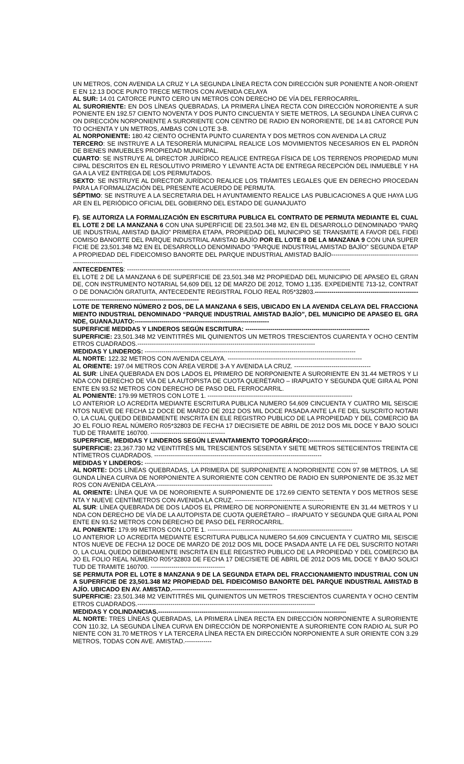UN METROS, CON AVENIDA LA CRUZ Y LA SEGUNDA LÍNEA RECTA CON DIRECCIÓN SUR PONIENTE A NOR-ORIENTE EN 12.13 DOCE PUNTO TRECE METROS CON AVENIDA CELAYA
AL SUR: 14.01 CATORCE PUNTO CERO UN METROS CON DERECHO DE VÍA DEL FERROCARRIL.
AL SURORIENTE: EN DOS LÍNEAS QUEBRADAS, LA PRIMERA LÍNEA RECTA CON DIRECCIÓN NORORIENTE A SUR PONIENTE EN 192.57 CIENTO NOVENTA Y DOS PUNTO CINCUENTA Y SIETE METROS, LA SEGUNDA LÍNEA CURVA CON DIRECCIÓN NORPONIENTE A SURORIENTE CON CENTRO DE RADIO EN NORORIENTE, DE 14.81 CATORCE PUNTO OCHENTA Y UN METROS, AMBAS CON LOTE 3-B.
AL NORPONIENTE: 180.42 CIENTO OCHENTA PUNTO CUARENTA Y DOS METROS CON AVENIDA LA CRUZ
TERCERO: SE INSTRUYE A LA TESORERÍA MUNICIPAL REALICE LOS MOVIMIENTOS NECESARIOS EN EL PADRÓN DE BIENES INMUEBLES PROPIEDAD MUNICIPAL.
CUARTO: SE INSTRUYE AL DIRECTOR JURÍDICO REALICE ENTREGA FÍSICA DE LOS TERRENOS PROPIEDAD MUNICIPAL DESCRITOS EN EL RESOLUTIVO PRIMERO Y LEVANTE ACTA DE ENTREGA RECEPCIÓN DEL INMUEBLE Y HAGA A LA VEZ ENTREGA DE LOS PERMUTADOS.
SEXTO: SE INSTRUYE AL DIRECTOR JURÍDICO REALICE LOS TRÁMITES LEGALES QUE EN DERECHO PROCEDAN PARA LA FORMALIZACIÓN DEL PRESENTE ACUERDO DE PERMUTA.
SÉPTIMO: SE INSTRUYE A LA SECRETARIA DEL H AYUNTAMIENTO REALICE LAS PUBLICACIONES A QUE HAYA LUGAR EN EL PERIÓDICO OFICIAL DEL GOBIERNO DEL ESTADO DE GUANAJUATO
F). SE AUTORIZA LA FORMALIZACIÓN EN ESCRITURA PUBLICA EL CONTRATO DE PERMUTA MEDIANTE EL CUAL EL LOTE 2 DE LA MANZANA 6 CON UNA SUPERFICIE DE 23,501.348 M2, EN EL DESARROLLO DENOMINADO “PARQUE INDUSTRIAL AMISTAD BAJÍO” PRIMERA ETAPA, PROPIEDAD DEL MUNICIPIO SE TRANSMITE A FAVOR DEL FIDEICOMISO BANORTE DEL PARQUE INDUSTRIAL AMISTAD BAJÍO POR EL LOTE 8 DE LA MANZANA 9 CON UNA SUPERFICIE DE 23,501.348 M2 EN EL DESARROLLO DENOMINADO “PARQUE INDUSTRIAL AMISTAD BAJÍO” SEGUNDA ETAPA PROPIEDAD DEL FIDEICOMISO BANORTE DEL PARQUE INDUSTRIAL AMISTAD BAJÍO------------------------------------------------------------------
ANTECEDENTES: ------------------------------------------------------------------------------------------------------------
EL LOTE 2 DE LA MANZANA 6 DE SUPERFICIE DE 23,501.348 M2 PROPIEDAD DEL MUNICIPIO DE APASEO EL GRANDE, CON INSTRUMENTO NOTARIAL 54,609 DEL 12 DE MARZO DE 2012, TOMO 1,135. EXPEDIENTE 713-12, CONTRATO DE DONACIÓN GRATUITA, ANTECEDENTE REGISTRAL FOLIO REAL R05*32803.---------------------------------------------------------------------------------------------------------------
LOTE DE TERRENO NÚMERO 2 DOS, DE LA MANZANA 6 SEIS, UBICADO EN LA AVENIDA CELAYA DEL FRACCIONAMIENTO INDUSTRIAL DENOMINADO “PARQUE INDUSTRIAL AMISTAD BAJÍO”, DEL MUNICIPIO DE APASEO EL GRANDE, GUANAJUATO:-----------------------------------------------------------------
SUPERFICIE MEDIDAS Y LINDEROS SEGÚN ESCRITURA: ------------------------------------------------------------
SUPERFICIE: 23,501.348 M2 VEINTITRÉS MIL QUINIENTOS UN METROS TRESCIENTOS CUARENTA Y OCHO CENTÍMETROS CUADRADOS.--------------------------------------------------------------------------------------
MEDIDAS Y LINDEROS: ------------------------------------------------------------------------------------------------------
AL NORTE: 122.32 METROS CON AVENIDA CELAYA. -----------------------------------------------------------------
AL ORIENTE: 197.04 METROS CON ÁREA VERDE 3-A Y AVENIDA LA CRUZ. -------------------------------------
AL SUR: LÍNEA QUEBRADA EN DOS LADOS EL PRIMERO DE NORPONIENTE A SURORIENTE EN 31.44 METROS Y LINDA CON DERECHO DE VÍA DE LA AUTOPISTA DE CUOTA QUERÉTARO – IRAPUATO Y SEGUNDA QUE GIRA AL PONIENTE EN 93.52 METROS CON DERECHO DE PASO DEL FERROCARRIL.
AL PONIENTE: 179.99 METROS CON LOTE 1. ----------------------------------------------------------------------
LO ANTERIOR LO ACREDITA MEDIANTE ESCRITURA PUBLICA NUMERO 54,609 CINCUENTA Y CUATRO MIL SEISCIENTOS NUEVE DE FECHA 12 DOCE DE MARZO DE 2012 DOS MIL DOCE PASADA ANTE LA FE DEL SUSCRITO NOTARIO, LA CUAL QUEDO DEBIDAMENTE INSCRITA EN ELE REGISTRO PUBLICO DE LA PROPIEDAD Y DEL COMERCIO BAJO EL FOLIO REAL NÚMERO R05*32803 DE FECHA 17 DIECISIETE DE ABRIL DE 2012 DOS MIL DOCE Y BAJO SOLICITUD DE TRAMITE 160700. ------------------------------------
SUPERFICIE, MEDIDAS Y LINDEROS SEGÚN LEVANTAMIENTO TOPOGRÁFICO:-----------------------------------
SUPERFICIE: 23,367.730 M2 VEINTITRÉS MIL TRESCIENTOS SESENTA Y SIETE METROS SETECIENTOS TREINTA CENTÍMETROS CUADRADOS. ---------------------------------------------------------------------------------
MEDIDAS Y LINDEROS: -------------------------------------------------------------------------------------------------------
AL NORTE: DOS LÍNEAS QUEBRADAS, LA PRIMERA DE SURPONIENTE A NORORIENTE CON 97.98 METROS, LA SEGUNDA LÍNEA CURVA DE NORPONIENTE A SURORIENTE CON CENTRO DE RADIO EN SURPONIENTE DE 35.32 METROS CON AVENIDA CELAYA.--------------------------------------------------------
AL ORIENTE: LÍNEA QUE VA DE NORORIENTE A SURPONIENTE DE 172.69 CIENTO SETENTA Y DOS METROS SESENTA Y NUEVE CENTÍMETROS CON AVENIDA LA CRUZ. -------------------------------------------
AL SUR: LÍNEA QUEBRADA DE DOS LADOS EL PRIMERO DE NORPONIENTE A SURORIENTE EN 31.44 METROS Y LINDA CON DERECHO DE VÍA DE LA AUTOPISTA DE CUOTA QUERÉTARO – IRAPUATO Y SEGUNDA QUE GIRA AL PONIENTE EN 93.52 METROS CON DERECHO DE PASO DEL FERROCARRIL.
AL PONIENTE: 179.99 METROS CON LOTE 1. ----------------------------------------------------------------------
LO ANTERIOR LO ACREDITA MEDIANTE ESCRITURA PUBLICA NUMERO 54,609 CINCUENTA Y CUATRO MIL SEISCIENTOS NUEVE DE FECHA 12 DOCE DE MARZO DE 2012 DOS MIL DOCE PASADA ANTE LA FE DEL SUSCRITO NOTARIO, LA CUAL QUEDO DEBIDAMENTE INSCRITA EN ELE REGISTRO PUBLICO DE LA PROPIEDAD Y DEL COMERCIO BAJO EL FOLIO REAL NÚMERO R05*32803 DE FECHA 17 DIECISIETE DE ABRIL DE 2012 DOS MIL DOCE Y BAJO SOLICITUD DE TRAMITE 160700. ------------------------------------
SE PERMUTA POR EL LOTE 8 MANZANA 9 DE LA SEGUNDA ETAPA DEL FRACCIONAMIENTO INDUSTRIAL CON UNA SUPERFICIE DE 23,501.348 M2 PROPIEDAD DEL FIDEICOMISO BANORTE DEL PARQUE INDUSTRIAL AMISTAD BAJÍO. UBICADO EN AV. AMISTAD.---------------------------------------------------
SUPERFICIE: 23,501.348 M2 VEINTITRÉS MIL QUINIENTOS UN METROS TRESCIENTOS CUARENTA Y OCHO CENTÍMETROS CUADRADOS.--------------------------------------------------------------------------------------
MEDIDAS Y COLINDANCIAS.-------------------------------------------------------------------------------------------
AL NORTE: TRES LÍNEAS QUEBRADAS, LA PRIMERA LÍNEA RECTA EN DIRECCIÓN NORPONIENTE A SURORIENTE CON 110.32, LA SEGUNDA LÍNEA CURVA EN DIRECCIÓN DE NORPONIENTE A SURORIENTE CON RADIO AL SUR PONIENTE CON 31.70 METROS Y LA TERCERA LÍNEA RECTA EN DIRECCIÓN NORPONIENTE A SUR ORIENTE CON 3.29 METROS, TODAS CON AVE. AMISTAD.-------------